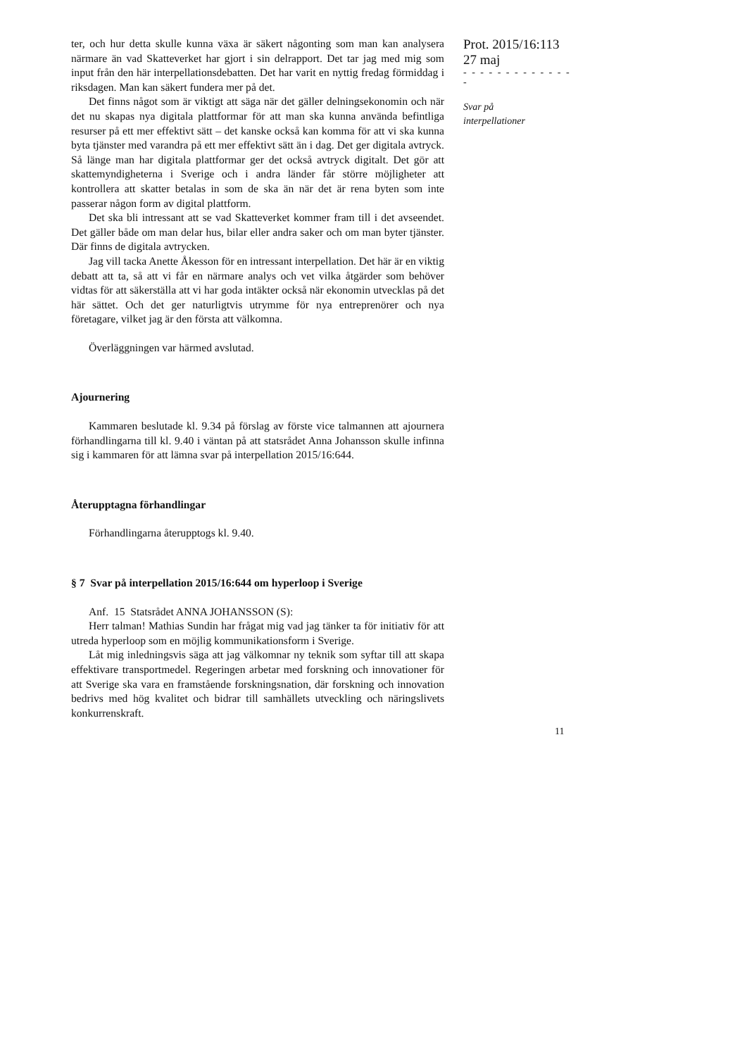ter, och hur detta skulle kunna växa är säkert någonting som man kan analysera närmare än vad Skatteverket har gjort i sin delrapport. Det tar jag med mig som input från den här interpellationsdebatten. Det har varit en nyttig fredag förmiddag i riksdagen. Man kan säkert fundera mer på det.
Det finns något som är viktigt att säga när det gäller delningsekonomin och när det nu skapas nya digitala plattformar för att man ska kunna använda befintliga resurser på ett mer effektivt sätt – det kanske också kan komma för att vi ska kunna byta tjänster med varandra på ett mer effektivt sätt än i dag. Det ger digitala avtryck. Så länge man har digitala plattformar ger det också avtryck digitalt. Det gör att skattemyndigheterna i Sverige och i andra länder får större möjligheter att kontrollera att skatter betalas in som de ska än när det är rena byten som inte passerar någon form av digital plattform.
Det ska bli intressant att se vad Skatteverket kommer fram till i det avseendet. Det gäller både om man delar hus, bilar eller andra saker och om man byter tjänster. Där finns de digitala avtrycken.
Jag vill tacka Anette Åkesson för en intressant interpellation. Det här är en viktig debatt att ta, så att vi får en närmare analys och vet vilka åtgärder som behöver vidtas för att säkerställa att vi har goda intäkter också när ekonomin utvecklas på det här sättet. Och det ger naturligtvis utrymme för nya entreprenörer och nya företagare, vilket jag är den första att välkomna.
Överläggningen var härmed avslutad.
Ajournering
Kammaren beslutade kl. 9.34 på förslag av förste vice talmannen att ajournera förhandlingarna till kl. 9.40 i väntan på att statsrådet Anna Johansson skulle infinna sig i kammaren för att lämna svar på interpellation 2015/16:644.
Återupptagna förhandlingar
Förhandlingarna återupptogs kl. 9.40.
§ 7 Svar på interpellation 2015/16:644 om hyperloop i Sverige
Anf. 15 Statsrådet ANNA JOHANSSON (S):
Herr talman! Mathias Sundin har frågat mig vad jag tänker ta för initiativ för att utreda hyperloop som en möjlig kommunikationsform i Sverige.
Låt mig inledningsvis säga att jag välkomnar ny teknik som syftar till att skapa effektivare transportmedel. Regeringen arbetar med forskning och innovationer för att Sverige ska vara en framstående forskningsnation, där forskning och innovation bedrivs med hög kvalitet och bidrar till samhällets utveckling och näringslivets konkurrenskraft.
Prot. 2015/16:113
27 maj
- - - - - - - - - - - - - -
Svar på
interpellationer
11